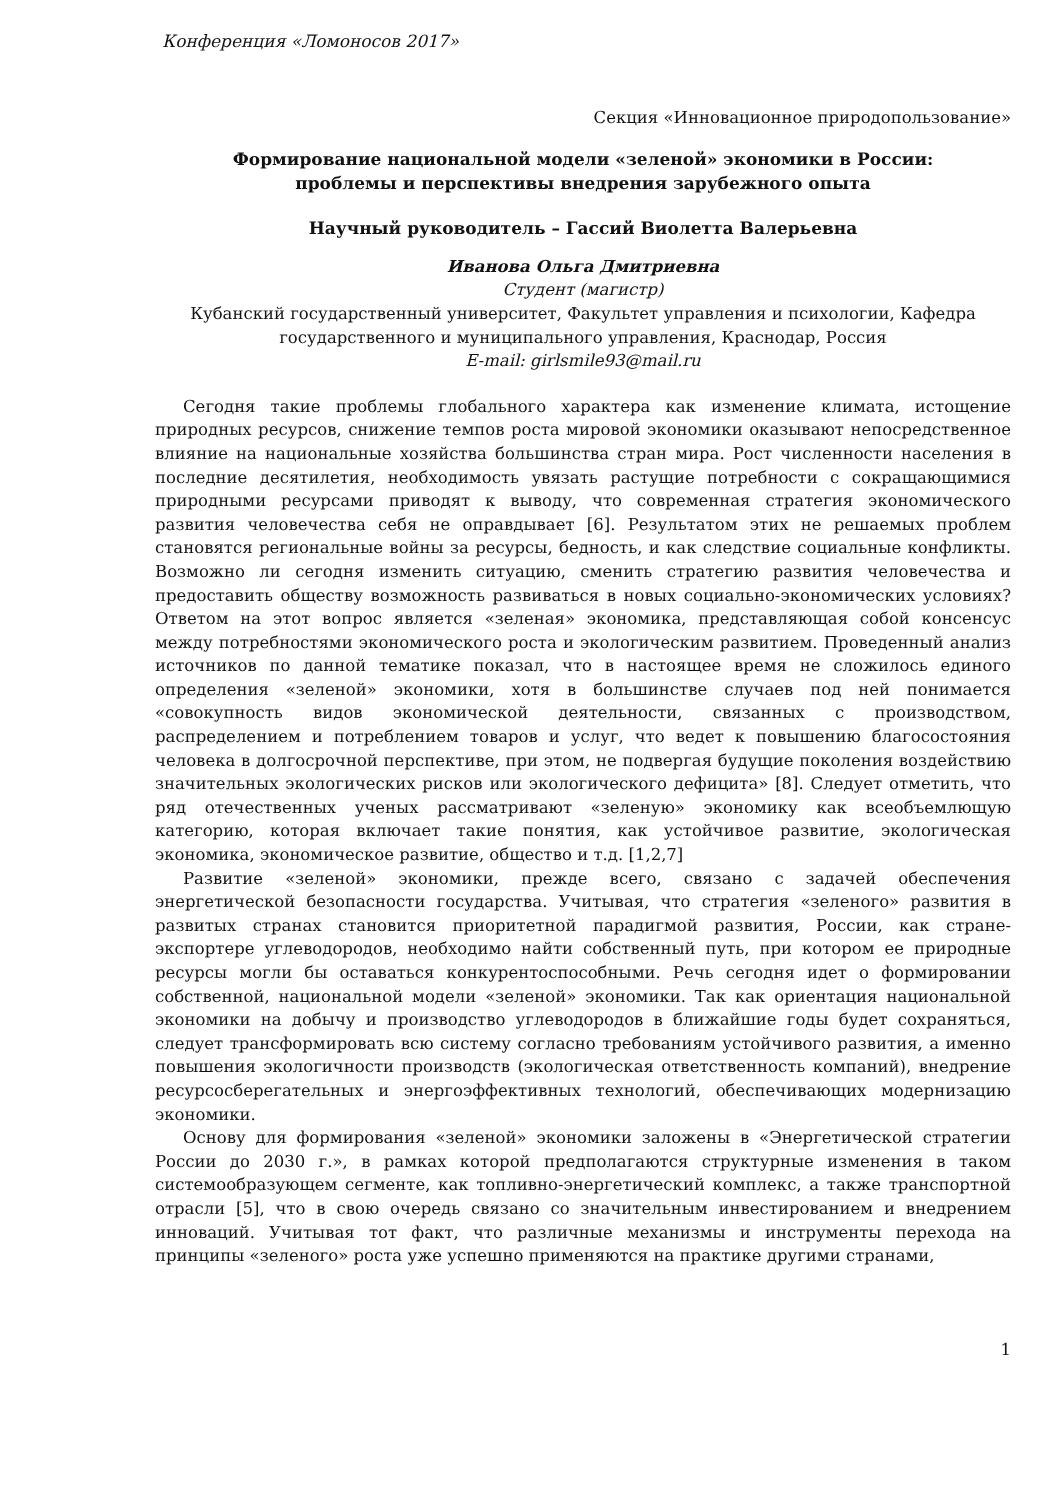Конференция «Ломоносов 2017»
Секция «Инновационное природопользование»
Формирование национальной модели «зеленой» экономики в России:
проблемы и перспективы внедрения зарубежного опыта
Научный руководитель – Гассий Виолетта Валерьевна
Иванова Ольга Дмитриевна
Студент (магистр)
Кубанский государственный университет, Факультет управления и психологии, Кафедра государственного и муниципального управления, Краснодар, Россия
E-mail: girlsmile93@mail.ru
Сегодня такие проблемы глобального характера как изменение климата, истощение природных ресурсов, снижение темпов роста мировой экономики оказывают непосредственное влияние на национальные хозяйства большинства стран мира. Рост численности населения в последние десятилетия, необходимость увязать растущие потребности с сокращающимися природными ресурсами приводят к выводу, что современная стратегия экономического развития человечества себя не оправдывает [6]. Результатом этих не решаемых проблем становятся региональные войны за ресурсы, бедность, и как следствие социальные конфликты. Возможно ли сегодня изменить ситуацию, сменить стратегию развития человечества и предоставить обществу возможность развиваться в новых социально-экономических условиях? Ответом на этот вопрос является «зеленая» экономика, представляющая собой консенсус между потребностями экономического роста и экологическим развитием. Проведенный анализ источников по данной тематике показал, что в настоящее время не сложилось единого определения «зеленой» экономики, хотя в большинстве случаев под ней понимается «совокупность видов экономической деятельности, связанных с производством, распределением и потреблением товаров и услуг, что ведет к повышению благосостояния человека в долгосрочной перспективе, при этом, не подвергая будущие поколения воздействию значительных экологических рисков или экологического дефицита» [8]. Следует отметить, что ряд отечественных ученых рассматривают «зеленую» экономику как всеобъемлющую категорию, которая включает такие понятия, как устойчивое развитие, экологическая экономика, экономическое развитие, общество и т.д. [1,2,7]
Развитие «зеленой» экономики, прежде всего, связано с задачей обеспечения энергетической безопасности государства. Учитывая, что стратегия «зеленого» развития в развитых странах становится приоритетной парадигмой развития, России, как стране-экспортере углеводородов, необходимо найти собственный путь, при котором ее природные ресурсы могли бы оставаться конкурентоспособными. Речь сегодня идет о формировании собственной, национальной модели «зеленой» экономики. Так как ориентация национальной экономики на добычу и производство углеводородов в ближайшие годы будет сохраняться, следует трансформировать всю систему согласно требованиям устойчивого развития, а именно повышения экологичности производств (экологическая ответственность компаний), внедрение ресурсосберегательных и энергоэффективных технологий, обеспечивающих модернизацию экономики.
Основу для формирования «зеленой» экономики заложены в «Энергетической стратегии России до 2030 г.», в рамках которой предполагаются структурные изменения в таком системообразующем сегменте, как топливно-энергетический комплекс, а также транспортной отрасли [5], что в свою очередь связано со значительным инвестированием и внедрением инноваций. Учитывая тот факт, что различные механизмы и инструменты перехода на принципы «зеленого» роста уже успешно применяются на практике другими странами,
1